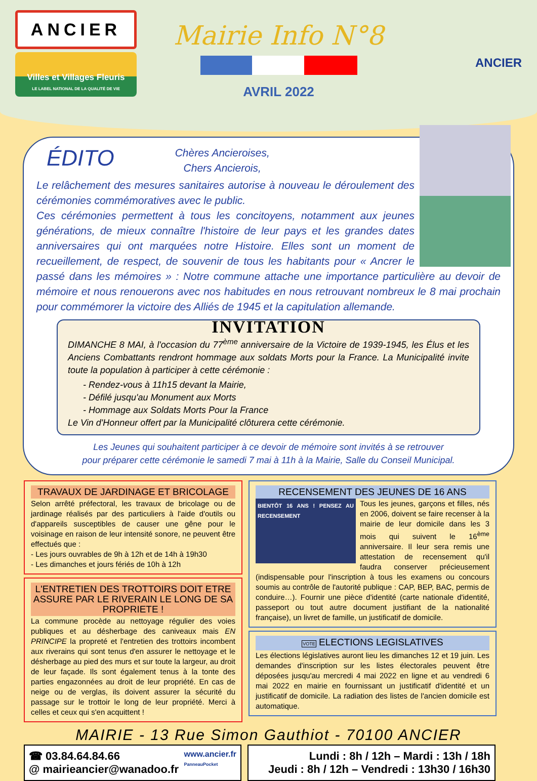ANCIER
Villes et Villages Fleuris
LE LABEL NATIONAL DE LA QUALITÉ DE VIE
Mairie Info N°8
AVRIL 2022
ANCIER
ÉDITO
Chères Ancieroises,
Chers Ancierois,
Le relâchement des mesures sanitaires autorise à nouveau le déroulement des cérémonies commémoratives avec le public.
Ces cérémonies permettent à tous les concitoyens, notamment aux jeunes générations, de mieux connaître l'histoire de leur pays et les grandes dates anniversaires qui ont marquées notre Histoire. Elles sont un moment de recueillement, de respect, de souvenir de tous les habitants pour « Ancrer le passé dans les mémoires » : Notre commune attache une importance particulière au devoir de mémoire et nous renouerons avec nos habitudes en nous retrouvant nombreux le 8 mai prochain pour commémorer la victoire des Alliés de 1945 et la capitulation allemande.
INVITATION
DIMANCHE 8 MAI, à l'occasion du 77<sup>ème</sup> anniversaire de la Victoire de 1939-1945, les Élus et les Anciens Combattants rendront hommage aux soldats Morts pour la France. La Municipalité invite toute la population à participer à cette cérémonie :
- Rendez-vous à 11h15 devant la Mairie,
- Défilé jusqu'au Monument aux Morts
- Hommage aux Soldats Morts Pour la France
Le Vin d'Honneur offert par la Municipalité clôturera cette cérémonie.
Les Jeunes qui souhaitent participer à ce devoir de mémoire sont invités à se retrouver
pour préparer cette cérémonie le samedi 7 mai à 11h à la Mairie, Salle du Conseil Municipal.
TRAVAUX DE JARDINAGE ET BRICOLAGE
Selon arrêté préfectoral, les travaux de bricolage ou de jardinage réalisés par des particuliers à l'aide d'outils ou d'appareils susceptibles de causer une gêne pour le voisinage en raison de leur intensité sonore, ne peuvent être effectués que :
- Les jours ouvrables de 9h à 12h et de 14h à 19h30
- Les dimanches et jours fériés de 10h à 12h
L'ENTRETIEN DES TROTTOIRS DOIT ETRE ASSURE PAR LE RIVERAIN LE LONG DE SA PROPRIETE !
La commune procède au nettoyage régulier des voies publiques et au désherbage des caniveaux mais EN PRINCIPE la propreté et l'entretien des trottoirs incombent aux riverains qui sont tenus d'en assurer le nettoyage et le désherbage au pied des murs et sur toute la largeur, au droit de leur façade. Ils sont également tenus à la tonte des parties engazonnées au droit de leur propriété. En cas de neige ou de verglas, ils doivent assurer la sécurité du passage sur le trottoir le long de leur propriété. Merci à celles et ceux qui s'en acquittent !
RECENSEMENT DES JEUNES DE 16 ANS
BIENTÔT 16 ANS ! PENSEZ AU RECENSEMENT
Tous les jeunes, garçons et filles, nés en 2006, doivent se faire recenser à la mairie de leur domicile dans les 3 mois qui suivent le 16<sup>ème</sup> anniversaire. Il leur sera remis une attestation de recensement qu'il faudra conserver précieusement (indispensable pour l'inscription à tous les examens ou concours soumis au contrôle de l'autorité publique : CAP, BEP, BAC, permis de conduire…). Fournir une pièce d'identité (carte nationale d'identité, passeport ou tout autre document justifiant de la nationalité française), un livret de famille, un justificatif de domicile.
VOTE ELECTIONS LEGISLATIVES
Les élections législatives auront lieu les dimanches 12 et 19 juin. Les demandes d'inscription sur les listes électorales peuvent être déposées jusqu'au mercredi 4 mai 2022 en ligne et au vendredi 6 mai 2022 en mairie en fournissant un justificatif d'identité et un justificatif de domicile. La radiation des listes de l'ancien domicile est automatique.
MAIRIE - 13 Rue Simon Gauthiot - 70100 ANCIER
☎ 03.84.64.84.66
@ mairieancier@wanadoo.fr
www.ancier.fr
PanneauPocket
Lundi : 8h / 12h – Mardi : 13h / 18h
Jeudi : 8h / 12h – Vendredi : 13h30 / 16h30